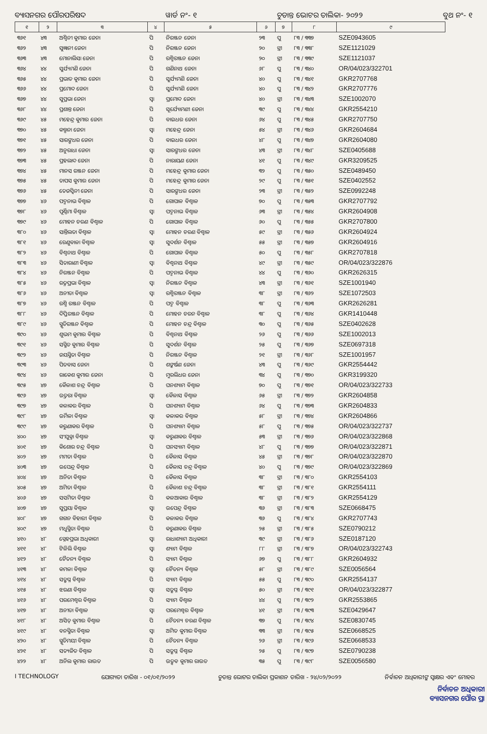ବ୍ୟାସନଗର ପୌରପରିଷଦ ୱାର୍ଡ ନଂ- ୧ ଚୁଡାନ୍ତ ଭୋଟର ତାଲିକା- ୨୦୨୨ ବୁଥ ନଂ- ୧
| ୧ | ୨ | ୩ | ୪ | ୫ | ୬ | ୭ | ୮ | ୯ |
| --- | --- | --- | --- | --- | --- | --- | --- | --- |
| ୩୬୧ | ୪୩ | ଅଶ୍ୱିନୀ କୁମାର ଜେନା | ପି | ନିରଞ୍ଜନ ଜେନା | ୨୩ | ପୁ | ୮୩ / ୩୩୭ | SZE0943605 |
| ୩୬୨ | ୪୩ | ସୁଜ୍ଞାନୀ ଜେନା | ପି | ନିରଞ୍ଜନ ଜେନା | ୨୦ | ସ୍ତ୍ରୀ | ୮୩ / ୩୩୮ | SZE1121029 |
| ୩୬୩ | ୪୩ | ମୋନାଲିସା ଜେନା | ପି | ରଶ୍ମିରଞ୍ଜନ ଜେନା | ୨୦ | ସ୍ତ୍ରୀ | ୮୩ / ୩୩୯ | SZE1121037 |
| ୩୬୪ | ୪୪ | ସୁର୍ଯ୍ୟମଣି ଜେନା | ପି | ଗଣିନାଥ ଜେନା | ୬୮ | ପୁ | ୮୩ / ୩୪୦ | OR/04/023/322701 |
| ୩୬୫ | ୪୪ | ପ୍ରଭାତ କୁମାର ଜେନା | ପି | ସୁର୍ଯ୍ୟମଣି ଜେନା | ୪୦ | ପୁ | ୮୩ / ୩୪୧ | GKR2707768 |
| ୩୬୬ | ୪୪ | ପ୍ରମୋଦ ଜେନା | ପି | ସୁର୍ଯ୍ୟମଣି ଜେନା | ୪୦ | ପୁ | ୮୩ / ୩୪୨ | GKR2707776 |
| ୩୬୭ | ୪୪ | ସୁପ୍ରଭା ଜେନା | ସ୍ୱା | ପ୍ରମୋଦ ଜେନା | ୪୦ | ସ୍ତ୍ରୀ | ୮୩ / ୩୪୩ | SZE1002070 |
| ୩୬୮ | ୪୪ | ପ୍ରଶାନ୍ତ ଜେନା | ପି | ସୂର୍ଯ୍ୟୋମଣୀ ଜେନା | ୩୯ | ପୁ | ୮୩ / ୩୪୪ | GKR2554210 |
| ୩୬୯ | ୪୫ | ମହେନ୍ଦ୍ର କୁମାର ଜେନା | ପି | ବାଇଧର ଜେନା | ୬୪ | ପୁ | ୮୩ / ୩୪୫ | GKR2707750 |
| ୩୭୦ | ୪୫ | କଲ୍ପନା ଜେନା | ସ୍ୱା | ମହେନ୍ଦ୍ର ଜେନା | ୫୪ | ସ୍ତ୍ରୀ | ୮୩ / ୩୪୬ | GKR2604684 |
| ୩୭୧ | ୪୫ | ସାରଙ୍ଗଧର ଜେନା | ପି | ବାଇଧର ଜେନା | ୪୮ | ପୁ | ୮୩ / ୩୪୭ | GKR2604080 |
| ୩୭୨ | ୪୫ | ଅନୁରାଧା ଜେନା | ସ୍ୱା | ସାରଙ୍ଗଧର ଜେନା | ୪୩ | ସ୍ତ୍ରୀ | ୮୩ / ୩୪୮ | SZE0405688 |
| ୩୭୩ | ୪୫ | ପ୍ରହଲାଦ ଜେନା | ପି | ନାରାୟଣ ଜେନା | ୪୧ | ପୁ | ୮୩ / ୩୪୯ | GKR3209525 |
| ୩୭୪ | ୪୫ | ମାନସ ରଞ୍ଜନ ଜେନା | ପି | ମହେନ୍ଦ୍ର କୁମାର ଜେନା | ୩୨ | ପୁ | ୮୩ / ୩୫୦ | SZE0489450 |
| ୩୭୫ | ୪୫ | ତାପସ କୁମାର ଜେନା | ପି | ମହେନ୍ଦ୍ର କୁମାର ଜେନା | ୨୯ | ପୁ | ୮୩ / ୩୫୧ | SZE0402552 |
| ୩୭୬ | ୪୫ | ତେଜସ୍ୱିନୀ ଜେନା | ପି | ସାରଙ୍ଗଧର ଜେନା | ୨୩ | ସ୍ତ୍ରୀ | ୮୩ / ୩୫୨ | SZE0992248 |
| ୩୭୭ | ୪୬ | ପଦ୍ମନାଭ ବିଶ୍ୱାଳ | ପି | ଗୋପାଳ ବିଶ୍ୱାଳ | ୭୦ | ପୁ | ୮୩ / ୩୫୩ | GKR2707792 |
| ୩୭୮ | ୪୬ | ପୂର୍ଣ୍ଣିମା ବିଶ୍ୱାଳ | ସ୍ୱା | ପଦ୍ମନାଭ ବିଶ୍ୱାଳ | ୬୩ | ସ୍ତ୍ରୀ | ୮୩ / ୩୫୪ | GKR2604908 |
| ୩୭୯ | ୪୬ | ମୋହନ ଚରଣ ବିଶ୍ୱାଳ | ପି | ଗୋପାଳ ବିଶ୍ୱାଳ | ୬୦ | ପୁ | ୮୩ / ୩୫୫ | GKR2707800 |
| ୩୮୦ | ୪୬ | ସାନ୍ତିଲତା ବିଶ୍ୱାଳ | ସ୍ୱା | ମୋହନ ଚରଣ ବିଶ୍ୱାଳ | ୫୯ | ସ୍ତ୍ରୀ | ୮୩ / ୩୫୬ | GKR2604924 |
| ୩୮୧ | ୪୬ | ରେଣୁବାଳା ବିଶ୍ୱାଳ | ସ୍ୱା | ସୁଦର୍ଶନ ବିଶ୍ୱାଳ | ୫୫ | ସ୍ତ୍ରୀ | ୮୩ / ୩୫୭ | GKR2604916 |
| ୩୮୨ | ୪୬ | ବିଶ୍ୱନାଥ ବିଶ୍ୱାଳ | ପି | ଗୋପାଳ ବିଶ୍ୱାଳ | ୫୦ | ପୁ | ୮୩ / ୩୫୮ | GKR2707818 |
| ୩୮୩ | ୪୬ | ସିତାରାଣୀ ବିଶ୍ୱାଳ | ସ୍ୱା | ବିଶ୍ୱନାଥ ବିଶ୍ୱାଳ | ୪୯ | ସ୍ତ୍ରୀ | ୮୩ / ୩୫୯ | OR/04/023/322876 |
| ୩୮୪ | ୪୬ | ନିରଞ୍ଜନ ବିଶ୍ୱାଳ | ପି | ପଦ୍ମନାଭ ବିଶ୍ୱାଳ | ୪୪ | ପୁ | ୮୩ / ୩୬୦ | GKR2626315 |
| ୩୮୫ | ୪୬ | ରତ୍ନପ୍ରଭା ବିଶ୍ୱାଳ | ସ୍ୱା | ନିରଞ୍ଜନ ବିଶ୍ୱାଳ | ୪୩ | ସ୍ତ୍ରୀ | ୮୩ / ୩୬୧ | SZE1001940 |
| ୩୮୬ | ୪୬ | ଅନୀତା ବିଶ୍ୱାଳ | ସ୍ୱା | ରଶ୍ମିରଞ୍ଜନ ବିଶ୍ୱାଳ | ୩୮ | ସ୍ତ୍ରୀ | ୮୩ / ୩୬୨ | SZE1072503 |
| ୩୮୭ | ୪୬ | ରଶ୍ମି ରଞ୍ଜନ ବିଶ୍ୱାଳ | ପି | ପଦ୍ମ ବିଶ୍ୱାଳ | ୩୮ | ପୁ | ୮୩ / ୩୬୩ | GKR2626281 |
| ୩୮୮ | ୪୬ | ଦିପ୍ତିରଞ୍ଜନ ବିଶ୍ୱାଳ | ପି | ମୋହନ ଚରନ ବିଶ୍ୱାଳ | ୩୮ | ପୁ | ୮୩ / ୩୬୪ | GKR1410448 |
| ୩୮୯ | ୪୬ | ସ୍ମୃତିରଞ୍ଜନ ବିଶ୍ୱାଳ | ପି | ମୋହନ ଚନ୍ଦ୍ର ବିଶ୍ୱାଳ | ୩୦ | ପୁ | ୮୩ / ୩୬୫ | SZE0402628 |
| ୩୯୦ | ୪୬ | ଶୁଭମ କୁମାର ବିଶ୍ୱାଳ | ପି | ବିଶ୍ୱନାଥ ବିଶ୍ୱାଳ | ୨୬ | ପୁ | ୮୩ / ୩୬୬ | SZE1002013 |
| ୩୯୧ | ୪୬ | ସସ୍ମିତ କୁମାର ବିଶ୍ୱାଳ | ପି | ସୁଦର୍ଶନ ବିଶ୍ୱାଳ | ୨୫ | ପୁ | ୮୩ / ୩୬୭ | SZE0697318 |
| ୩୯୨ | ୪୬ | ଜୟସ୍ମିତା ବିଶ୍ୱାଳ | ପି | ନିରଞ୍ଜନ ବିଶ୍ୱାଳ | ୨୧ | ସ୍ତ୍ରୀ | ୮୩ / ୩୬୮ | SZE1001957 |
| ୩୯୩ | ୪୬ | ପିତବାସ ଜେନା | ପି | ଶଙ୍କର୍ଷଣ ଜେନା | ୪୩ | ପୁ | ୮୩ / ୩୬୯ | GKR2554442 |
| ୩୯୪ | ୪୬ | ରାକେଶ କୁମାର ଜେନା | ପି | ମୁରଲିଧର ଜେନା | ୩୪ | ପୁ | ୮୩ / ୩୭୦ | GKR3199320 |
| ୩୯୫ | ୪୭ | କୈଳାଶ ଚନ୍ଦ୍ର ବିଶ୍ୱାଳ | ପି | ଘନଶ୍ୟାମ ବିଶ୍ୱାଳ | ୭୦ | ପୁ | ୮୩ / ୩୭୧ | OR/04/023/322733 |
| ୩୯୬ | ୪୭ | ଉତ୍ତରା ବିଶ୍ୱାଳ | ସ୍ୱା | କୈଳାସ ବିଶ୍ୱାଳ | ୬୫ | ସ୍ତ୍ରୀ | ୮୩ / ୩୭୨ | GKR2604858 |
| ୩୯୭ | ୪୭ | କଳାକର ବିଶ୍ୱାଳ | ପି | ଘନଶ୍ୟାମ ବିଶ୍ୱାଳ | ୬୪ | ପୁ | ୮୩ / ୩୭୩ | GKR2604833 |
| ୩୯୮ | ୪୭ | ଉର୍ମିଳା ବିଶ୍ୱାଳ | ସ୍ୱା | କଳାକର ବିଶ୍ୱାଳ | ୫୮ | ସ୍ତ୍ରୀ | ୮୩ / ୩୭୪ | GKR2604866 |
| ୩୯୯ | ୪୭ | କରୁଣାକର ବିଶ୍ୱାଳ | ପି | ଘନଶ୍ୟାମ ବିଶ୍ୱାଳ | ୫୮ | ପୁ | ୮୩ / ୩୭୫ | OR/04/023/322737 |
| ୪୦୦ | ୪୭ | ସଂଯୁକ୍ତା ବିଶ୍ୱାଳ | ସ୍ୱା | କରୁଣାକର ବିଶ୍ୱାଳ | ୫୩ | ସ୍ତ୍ରୀ | ୮୩ / ୩୭୬ | OR/04/023/322868 |
| ୪୦୧ | ୪୭ | କିଶୋର ଚନ୍ଦ୍ର ବିଶ୍ୱାଳ | ପି | ଘନସ୍ୟାମ ବିଶ୍ୱାଳ | ୪୮ | ପୁ | ୮୩ / ୩୭୭ | OR/04/023/322871 |
| ୪୦୨ | ୪୭ | ମମତା ବିଶ୍ୱାଳ | ପି | କୈଳାସ ବିଶ୍ୱାଳ | ୪୫ | ସ୍ତ୍ରୀ | ୮୩ / ୩୭୮ | OR/04/023/322870 |
| ୪୦୩ | ୪୭ | ଉପେନ୍ଦ୍ର ବିଶ୍ୱାଳ | ପି | କୈଳାସ ଚନ୍ଦ୍ର ବିଶ୍ୱାଳ | ୪୦ | ପୁ | ୮୩ / ୩୭୯ | OR/04/023/322869 |
| ୪୦୪ | ୪୭ | ଅନିତା ବିଶ୍ୱାଳ | ପି | କୈଳାସ ବିଶ୍ୱାଳ | ୩୮ | ସ୍ତ୍ରୀ | ୮୩ / ୩୮୦ | GKR2554103 |
| ୪୦୫ | ୪୭ | ଅମିତା ବିଶ୍ୱାଳ | ପି | କୈଳାଶ ଚନ୍ଦ୍ର ବିଶ୍ୱାଳ | ୩୮ | ସ୍ତ୍ରୀ | ୮୩ / ୩୮୧ | GKR2554111 |
| ୪୦୬ | ୪୭ | ସସମିତା ବିଶ୍ୱାଳ | ପି | କଳଆକାର ବିଶ୍ୱାଳ | ୩୮ | ସ୍ତ୍ରୀ | ୮୩ / ୩୮୨ | GKR2554129 |
| ୪୦୭ | ୪୭ | ସୁପ୍ରୟା ବିଶ୍ୱାଳ | ସ୍ୱା | ଉପେନ୍ଦ୍ର ବିଶ୍ୱାଳ | ୩୬ | ସ୍ତ୍ରୀ | ୮୩ / ୩୮୩ | SZE0668475 |
| ୪୦୮ | ୪୭ | ଗଗନ ବିହାରୀ ବିଶ୍ୱାଳ | ପି | କଳାକର ବିଶ୍ୱାଳ | ୩୬ | ପୁ | ୮୩ / ୩୮୪ | GKR2707743 |
| ୪୦୯ | ୪୭ | ମଧୁସ୍ମିତା ବିଶ୍ୱାଳ | ପି | କରୁଣାକର ବିଶ୍ୱାଳ | ୨୫ | ସ୍ତ୍ରୀ | ୮୩ / ୩୮୫ | SZE0790212 |
| ୪୧୦ | ୪୮ | ସ୍ନେହପ୍ରଭା ଅଧିକାରୀ | ସ୍ୱା | ରାଧାଶ୍ୟାମ ଅଧିକାରୀ | ୩୯ | ସ୍ତ୍ରୀ | ୮୩ / ୩୮୬ | SZE0187120 |
| ୪୧୧ | ୪୮ | ଟିଳିଲି ବିଶ୍ୱାଳ | ସ୍ୱା | ଶ୍ୟାମ ବିଶ୍ୱାଳ | ୮୮ | ସ୍ତ୍ରୀ | ୮୩ / ୩୮୭ | OR/04/023/322743 |
| ୪୧୨ | ୪୮ | ଚୈତନ୍ୟ ବିଶ୍ୱାଳ | ପି | ସ୍ୟାମ ବିଶ୍ୱାଳ | ୬୭ | ପୁ | ୮୩ / ୩୮୮ | GKR2604932 |
| ୪୧୩ | ୪୮ | କମଳା ବିଶ୍ୱାଳ | ସ୍ୱା | ଚୈତନ୍ୟ ବିଶ୍ୱାଳ | ୫୮ | ସ୍ତ୍ରୀ | ୮୩ / ୩୮୯ | SZE0056564 |
| ୪୧୪ | ୪୮ | ସତ୍ରୁଘ୍ନ ବିଶ୍ୱାଳ | ପି | ସ୍ୟାମ ବିଶ୍ୱାଳ | ୫୫ | ପୁ | ୮୩ / ୩୯୦ | GKR2554137 |
| ୪୧୫ | ୪୮ | ଝରଣା ବିଶ୍ୱାଳ | ସ୍ୱା | ସତ୍ରୁଘ୍ନ ବିଶ୍ୱାଳ | ୫୦ | ସ୍ତ୍ରୀ | ୮୩ / ୩୯୧ | OR/04/023/322877 |
| ୪୧୬ | ୪୮ | ପରମେଶ୍ୱର ବିଶ୍ୱାଳ | ପି | ସ୍ୟାମ ବିଶ୍ୱାଳ | ୪୪ | ପୁ | ୮୩ / ୩୯୨ | GKR2553865 |
| ୪୧୭ | ୪୮ | ଅନୀତା ବିଶ୍ୱାଳ | ସ୍ୱା | ପରମେଶ୍ୱର ବିଶ୍ୱାଳ | ୪୧ | ସ୍ତ୍ରୀ | ୮୩ / ୩୯୩ | SZE0429647 |
| ୪୧୮ | ୪୮ | ଅସିତ୍ କୁମାର ବିଶ୍ୱାଳ | ପି | ଚୈତନ୍ୟ ଚରଣ ବିଶ୍ୱାଳ | ୩୭ | ପୁ | ୮୩ / ୩୯୪ | SZE0830745 |
| ୪୧୯ | ୪୮ | ବନସ୍ମିତା ବିଶ୍ୱାଳ | ସ୍ୱା | ଅମିତ କୁମାର ବିଶ୍ୱାଳ | ୩୩ | ସ୍ତ୍ରୀ | ୮୩ / ୩୯୫ | SZE0668525 |
| ୪୨୦ | ୪୮ | ସ୍ମୃତିମୟୀ ବିଶ୍ୱାଳ | ପି | ଚୈତନ୍ୟ ବିଶ୍ୱାଳ | ୨୬ | ସ୍ତ୍ରୀ | ୮୩ / ୩୯୬ | SZE0668533 |
| ୪୨୧ | ୪୮ | ସତ୍ୟଜିତ ବିଶ୍ୱାଳ | ପି | ସତ୍ରୁଘ୍ନ ବିଶ୍ୱାଳ | ୨୫ | ପୁ | ୮୩ / ୩୯୭ | SZE0790238 |
| ୪୨୨ | ୪୮ | ଅନିଲ କୁମାର ରାଉତ | ପି | ଉତ୍ସବ କୁମାର ରାଉତ | ୩୫ | ପୁ | ୮୩ / ୩୯୮ | SZE0056580 |
I TECHNOLOGY ଯୋଗ୍ୟତା ତାରିଖ - ୦୧/୦୧/୨୦୨୨ ଚୁଡାନ୍ତ ଭୋଟର ତାଲିକା ପ୍ରକାଶନ ତାରିଖ - ୨୪/୦୨/୨୦୨୨ ନିର୍ବାଚନ ଅଧିକାରୀଙ୍କ ସ୍ୱାକ୍ଷର ଏବଂ ମୋହର
ନିର୍ବାଚନ ଅଧିକାରୀ
ବ୍ୟାସନଗର ପୌର ପ୍ରା